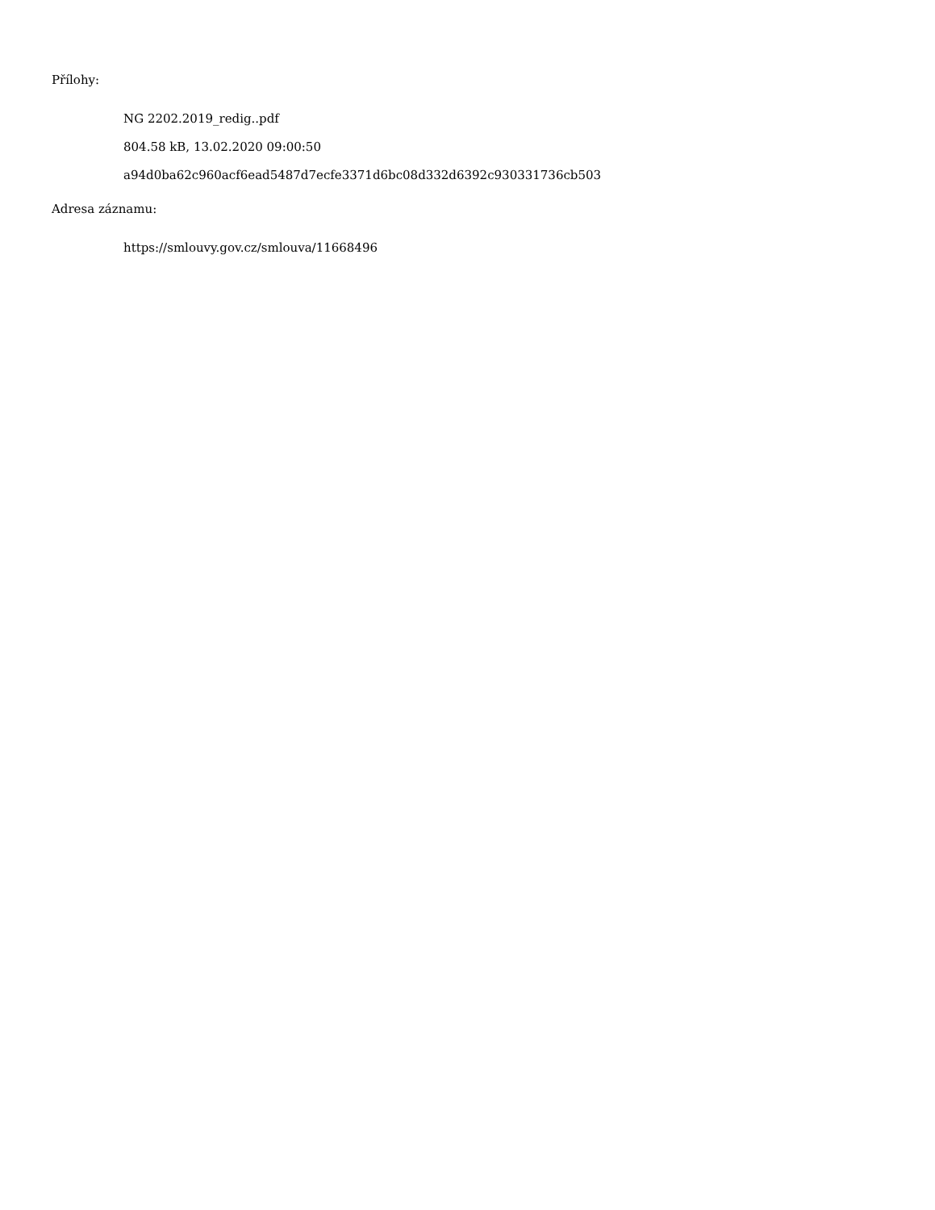Přílohy:
NG 2202.2019_redig..pdf
804.58 kB, 13.02.2020 09:00:50
a94d0ba62c960acf6ead5487d7ecfe3371d6bc08d332d6392c930331736cb503
Adresa záznamu:
https://smlouvy.gov.cz/smlouva/11668496